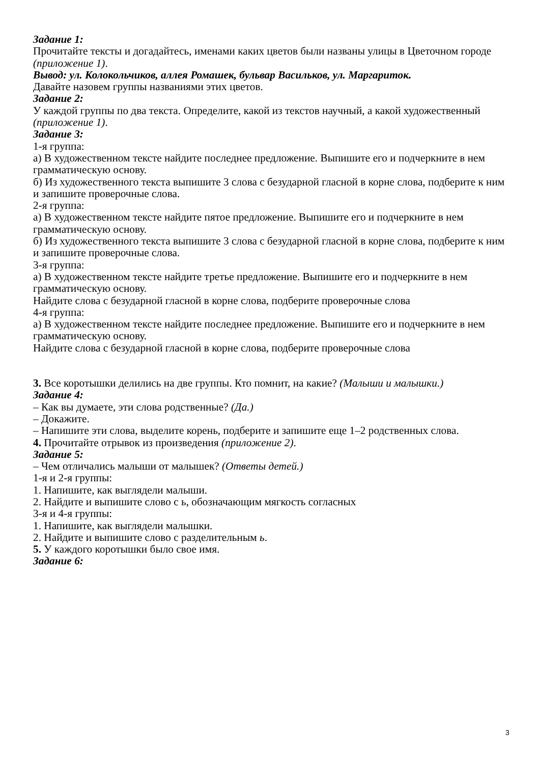Задание 1:
Прочитайте тексты и догадайтесь, именами каких цветов были названы улицы в Цветочном городе (приложение 1).
Вывод: ул. Колокольчиков, аллея Ромашек, бульвар Васильков, ул. Маргариток.
Давайте назовем группы названиями этих цветов.
Задание 2:
У каждой группы по два текста. Определите, какой из текстов научный, а какой художественный (приложение 1).
Задание 3:
1-я группа:
а) В художественном тексте найдите последнее предложение. Выпишите его и подчеркните в нем грамматическую основу.
б) Из художественного текста выпишите 3 слова с безударной гласной в корне слова, подберите к ним и запишите проверочные слова.
2-я группа:
а) В художественном тексте найдите пятое предложение. Выпишите его и подчеркните в нем грамматическую основу.
б) Из художественного текста выпишите 3 слова с безударной гласной в корне слова, подберите к ним и запишите проверочные слова.
3-я группа:
а) В художественном тексте найдите третье предложение. Выпишите его и подчеркните в нем грамматическую основу.
Найдите слова с безударной гласной в корне слова, подберите проверочные слова
4-я группа:
а) В художественном тексте найдите последнее предложение. Выпишите его и подчеркните в нем грамматическую основу.
Найдите слова с безударной гласной в корне слова, подберите проверочные слова
3. Все коротышки делились на две группы. Кто помнит, на какие? (Малыши и малышки.)
Задание 4:
– Как вы думаете, эти слова родственные? (Да.)
– Докажите.
– Напишите эти слова, выделите корень, подберите и запишите еще 1–2 родственных слова.
4. Прочитайте отрывок из произведения (приложение 2).
Задание 5:
– Чем отличались малыши от малышек? (Ответы детей.)
1-я и 2-я группы:
1. Напишите, как выглядели малыши.
2. Найдите и выпишите слово с ь, обозначающим мягкость согласных
3-я и 4-я группы:
1. Напишите, как выглядели малышки.
2. Найдите и выпишите слово с разделительным ь.
5. У каждого коротышки было свое имя.
Задание 6:
3